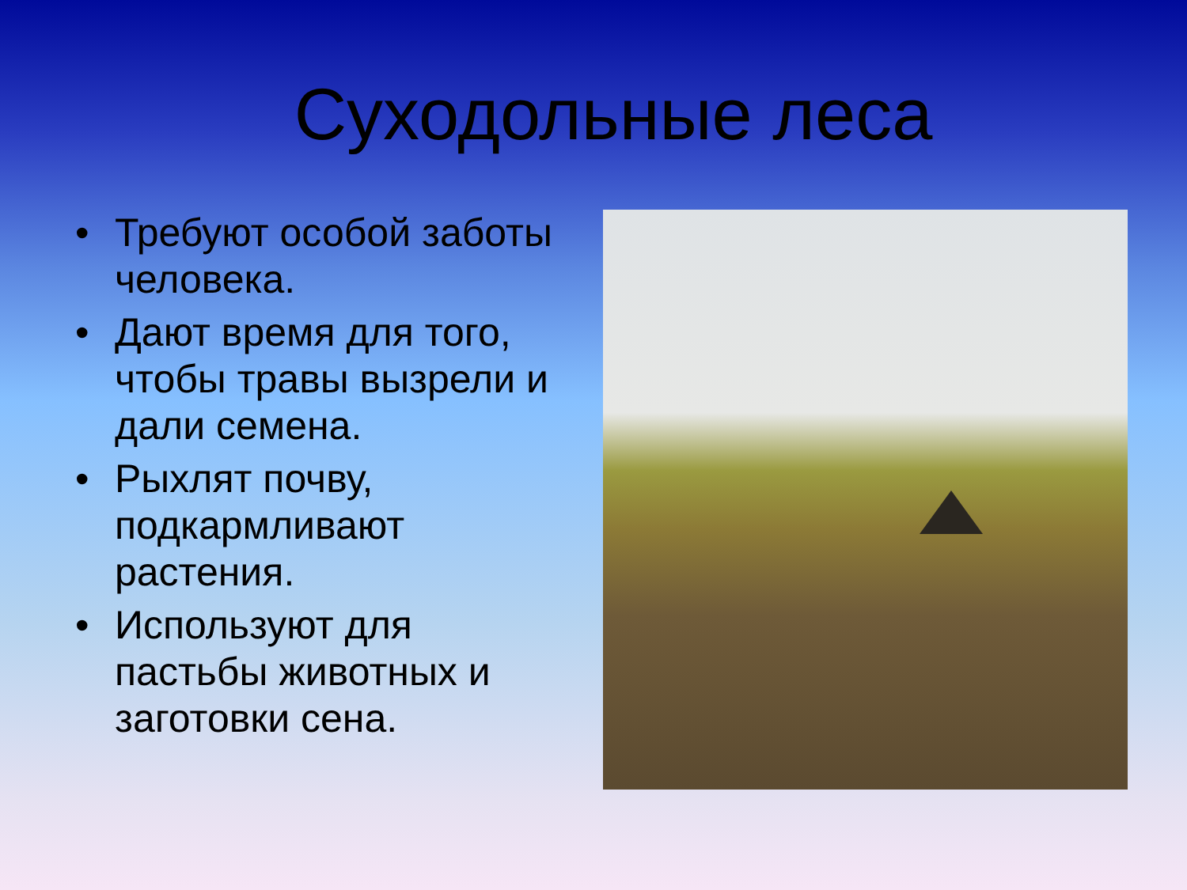Суходольные леса
• Требуют особой заботы человека.
• Дают время для того, чтобы травы вызрели и дали семена.
• Рыхлят почву, подкармливают растения.
• Используют для пастьбы животных и заготовки сена.